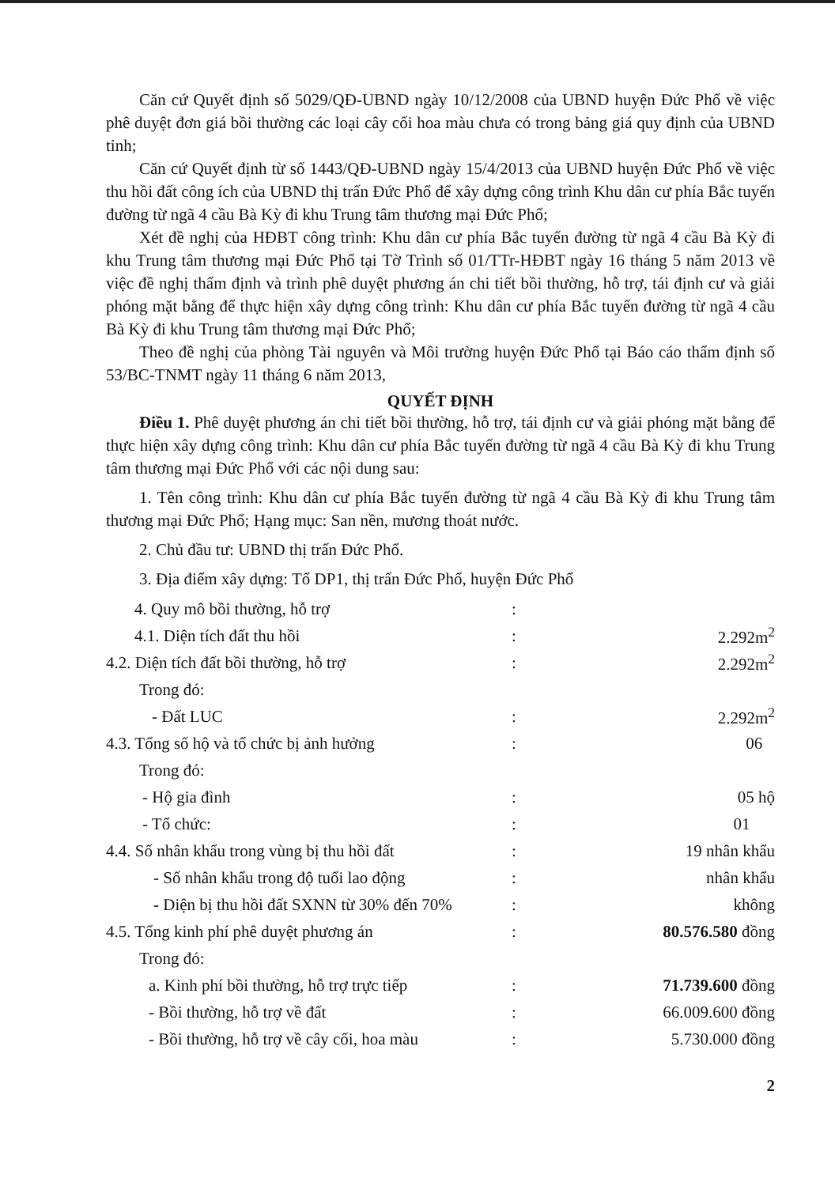Căn cứ Quyết định số 5029/QĐ-UBND ngày 10/12/2008 của UBND huyện Đức Phổ về việc phê duyệt đơn giá bồi thường các loại cây cối hoa màu chưa có trong bảng giá quy định của UBND tỉnh;
Căn cứ Quyết định từ số 1443/QĐ-UBND ngày 15/4/2013 của UBND huyện Đức Phổ về việc thu hồi đất công ích của UBND thị trấn Đức Phổ để xây dựng công trình Khu dân cư phía Bắc tuyến đường từ ngã 4 cầu Bà Kỳ đi khu Trung tâm thương mại Đức Phổ;
Xét đề nghị của HĐBT công trình: Khu dân cư phía Bắc tuyến đường từ ngã 4 cầu Bà Kỳ đi khu Trung tâm thương mại Đức Phổ tại Tờ Trình số 01/TTr-HĐBT ngày 16 tháng 5 năm 2013 về việc đề nghị thẩm định và trình phê duyệt phương án chi tiết bồi thường, hỗ trợ, tái định cư và giải phóng mặt bằng để thực hiện xây dựng công trình: Khu dân cư phía Bắc tuyến đường từ ngã 4 cầu Bà Kỳ đi khu Trung tâm thương mại Đức Phổ;
Theo đề nghị của phòng Tài nguyên và Môi trường huyện Đức Phổ tại Báo cáo thẩm định số 53/BC-TNMT ngày 11 tháng 6 năm 2013,
QUYẾT ĐỊNH
Điều 1. Phê duyệt phương án chi tiết bồi thường, hỗ trợ, tái định cư và giải phóng mặt bằng để thực hiện xây dựng công trình: Khu dân cư phía Bắc tuyến đường từ ngã 4 cầu Bà Kỳ đi khu Trung tâm thương mại Đức Phổ với các nội dung sau:
1. Tên công trình: Khu dân cư phía Bắc tuyến đường từ ngã 4 cầu Bà Kỳ đi khu Trung tâm thương mại Đức Phổ; Hạng mục: San nền, mương thoát nước.
2. Chủ đầu tư: UBND thị trấn Đức Phổ.
3. Địa điểm xây dựng: Tổ DP1, thị trấn Đức Phổ, huyện Đức Phổ
| 4. Quy mô bồi thường, hỗ trợ | : | |
| 4.1. Diện tích đất thu hồi | : | 2.292m<sup>2</sup> |
| 4.2. Diện tích đất bồi thường, hỗ trợ | : | 2.292m<sup>2</sup> |
| Trong đó: | | |
| - Đất LUC | : | 2.292m<sup>2</sup> |
| 4.3. Tổng số hộ và tổ chức bị ảnh hưởng | : | 06 |
| Trong đó: | | |
| - Hộ gia đình | : | 05 hộ |
| - Tổ chức: | : | 01 |
| 4.4. Số nhân khẩu trong vùng bị thu hồi đất | : | 19 nhân khẩu |
| - Số nhân khẩu trong độ tuổi lao động | : | nhân khẩu |
| - Diện bị thu hồi đất SXNN từ 30% đến 70% | : | không |
| 4.5. Tổng kinh phí phê duyệt phương án | : | 80.576.580 đồng |
| Trong đó: | | |
| a. Kinh phí bồi thường, hỗ trợ trực tiếp | : | 71.739.600 đồng |
| - Bồi thường, hỗ trợ về đất | : | 66.009.600 đồng |
| - Bồi thường, hỗ trợ về cây cối, hoa màu | : | 5.730.000 đồng |
2